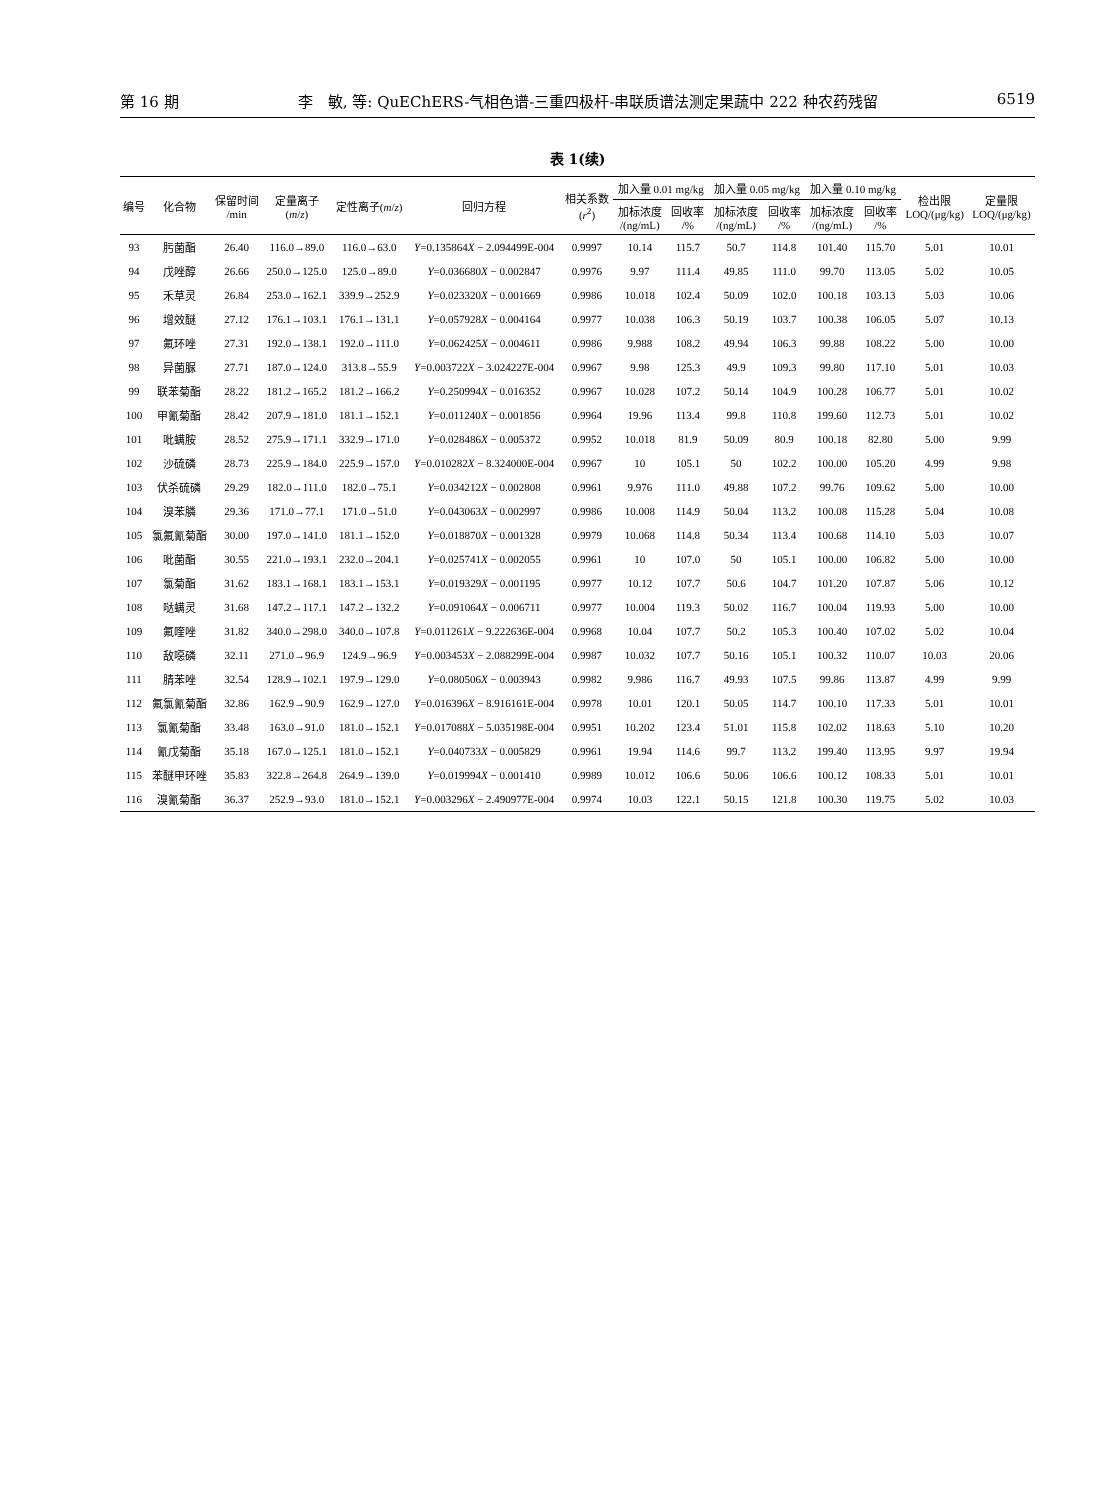第 16 期 李　敏, 等: QuEChERS-气相色谱-三重四极杆-串联质谱法测定果蔬中 222 种农药残留 6519
表 1(续)
| 编号 | 化合物 | 保留时间 /min | 定量离子 ( m / z ) | 定性离子( m / z ) | 回归方程 | 相关系数 ( r<sup>2</sup>) | 加入量 0.01 mg/kg | | 加入量 0.05 mg/kg | | 加入量 0.10 mg/kg | | 检出限 LOQ/(μg/kg) | 定量限 LOQ/(μg/kg) |
| --- | --- | --- | --- | --- | --- | --- | --- | --- | --- | --- | --- | --- | --- | --- |
| | | | | | | | 加标浓度 /(ng/mL) | 回收率 /% | 加标浓度 /(ng/mL) | 回收率 /% | 加标浓度 /(ng/mL) | 回收率 /% | | |
| 93 | 肟菌酯 | 26.40 | 116.0→89.0 | 116.0→63.0 | Y =0.135864 X − 2.094499E-004 | 0.9997 | 10.14 | 115.7 | 50.7 | 114.8 | 101.40 | 115.70 | 5.01 | 10.01 |
| 94 | 戊唑醇 | 26.66 | 250.0→125.0 | 125.0→89.0 | Y =0.036680 X − 0.002847 | 0.9976 | 9.97 | 111.4 | 49.85 | 111.0 | 99.70 | 113.05 | 5.02 | 10.05 |
| 95 | 禾草灵 | 26.84 | 253.0→162.1 | 339.9→252.9 | Y =0.023320 X − 0.001669 | 0.9986 | 10.018 | 102.4 | 50.09 | 102.0 | 100.18 | 103.13 | 5.03 | 10.06 |
| 96 | 增效醚 | 27.12 | 176.1→103.1 | 176.1→131.1 | Y =0.057928 X − 0.004164 | 0.9977 | 10.038 | 106.3 | 50.19 | 103.7 | 100.38 | 106.05 | 5.07 | 10.13 |
| 97 | 氟环唑 | 27.31 | 192.0→138.1 | 192.0→111.0 | Y =0.062425 X − 0.004611 | 0.9986 | 9.988 | 108.2 | 49.94 | 106.3 | 99.88 | 108.22 | 5.00 | 10.00 |
| 98 | 异菌脲 | 27.71 | 187.0→124.0 | 313.8→55.9 | Y =0.003722 X − 3.024227E-004 | 0.9967 | 9.98 | 125.3 | 49.9 | 109.3 | 99.80 | 117.10 | 5.01 | 10.03 |
| 99 | 联苯菊酯 | 28.22 | 181.2→165.2 | 181.2→166.2 | Y =0.250994 X − 0.016352 | 0.9967 | 10.028 | 107.2 | 50.14 | 104.9 | 100.28 | 106.77 | 5.01 | 10.02 |
| 100 | 甲氰菊酯 | 28.42 | 207.9→181.0 | 181.1→152.1 | Y =0.011240 X − 0.001856 | 0.9964 | 19.96 | 113.4 | 99.8 | 110.8 | 199.60 | 112.73 | 5.01 | 10.02 |
| 101 | 吡螨胺 | 28.52 | 275.9→171.1 | 332.9→171.0 | Y =0.028486 X − 0.005372 | 0.9952 | 10.018 | 81.9 | 50.09 | 80.9 | 100.18 | 82.80 | 5.00 | 9.99 |
| 102 | 沙硫磷 | 28.73 | 225.9→184.0 | 225.9→157.0 | Y =0.010282 X − 8.324000E-004 | 0.9967 | 10 | 105.1 | 50 | 102.2 | 100.00 | 105.20 | 4.99 | 9.98 |
| 103 | 伏杀硫磷 | 29.29 | 182.0→111.0 | 182.0→75.1 | Y =0.034212 X − 0.002808 | 0.9961 | 9.976 | 111.0 | 49.88 | 107.2 | 99.76 | 109.62 | 5.00 | 10.00 |
| 104 | 溴苯膦 | 29.36 | 171.0→77.1 | 171.0→51.0 | Y =0.043063 X − 0.002997 | 0.9986 | 10.008 | 114.9 | 50.04 | 113.2 | 100.08 | 115.28 | 5.04 | 10.08 |
| 105 | 氯氟氰菊酯 | 30.00 | 197.0→141.0 | 181.1→152.0 | Y =0.018870 X − 0.001328 | 0.9979 | 10.068 | 114.8 | 50.34 | 113.4 | 100.68 | 114.10 | 5.03 | 10.07 |
| 106 | 吡菌酯 | 30.55 | 221.0→193.1 | 232.0→204.1 | Y =0.025741 X − 0.002055 | 0.9961 | 10 | 107.0 | 50 | 105.1 | 100.00 | 106.82 | 5.00 | 10.00 |
| 107 | 氯菊酯 | 31.62 | 183.1→168.1 | 183.1→153.1 | Y =0.019329 X − 0.001195 | 0.9977 | 10.12 | 107.7 | 50.6 | 104.7 | 101.20 | 107.87 | 5.06 | 10.12 |
| 108 | 哒螨灵 | 31.68 | 147.2→117.1 | 147.2→132.2 | Y =0.091064 X − 0.006711 | 0.9977 | 10.004 | 119.3 | 50.02 | 116.7 | 100.04 | 119.93 | 5.00 | 10.00 |
| 109 | 氟喹唑 | 31.82 | 340.0→298.0 | 340.0→107.8 | Y =0.011261 X − 9.222636E-004 | 0.9968 | 10.04 | 107.7 | 50.2 | 105.3 | 100.40 | 107.02 | 5.02 | 10.04 |
| 110 | 敌噁磷 | 32.11 | 271.0→96.9 | 124.9→96.9 | Y =0.003453 X − 2.088299E-004 | 0.9987 | 10.032 | 107.7 | 50.16 | 105.1 | 100.32 | 110.07 | 10.03 | 20.06 |
| 111 | 腈苯唑 | 32.54 | 128.9→102.1 | 197.9→129.0 | Y =0.080506 X − 0.003943 | 0.9982 | 9.986 | 116.7 | 49.93 | 107.5 | 99.86 | 113.87 | 4.99 | 9.99 |
| 112 | 氟氯氰菊酯 | 32.86 | 162.9→90.9 | 162.9→127.0 | Y =0.016396 X − 8.916161E-004 | 0.9978 | 10.01 | 120.1 | 50.05 | 114.7 | 100.10 | 117.33 | 5.01 | 10.01 |
| 113 | 氯氰菊酯 | 33.48 | 163.0→91.0 | 181.0→152.1 | Y =0.017088 X − 5.035198E-004 | 0.9951 | 10.202 | 123.4 | 51.01 | 115.8 | 102.02 | 118.63 | 5.10 | 10.20 |
| 114 | 氰戊菊酯 | 35.18 | 167.0→125.1 | 181.0→152.1 | Y =0.040733 X − 0.005829 | 0.9961 | 19.94 | 114.6 | 99.7 | 113.2 | 199.40 | 113.95 | 9.97 | 19.94 |
| 115 | 苯醚甲环唑 | 35.83 | 322.8→264.8 | 264.9→139.0 | Y =0.019994 X − 0.001410 | 0.9989 | 10.012 | 106.6 | 50.06 | 106.6 | 100.12 | 108.33 | 5.01 | 10.01 |
| 116 | 溴氰菊酯 | 36.37 | 252.9→93.0 | 181.0→152.1 | Y =0.003296 X − 2.490977E-004 | 0.9974 | 10.03 | 122.1 | 50.15 | 121.8 | 100.30 | 119.75 | 5.02 | 10.03 |